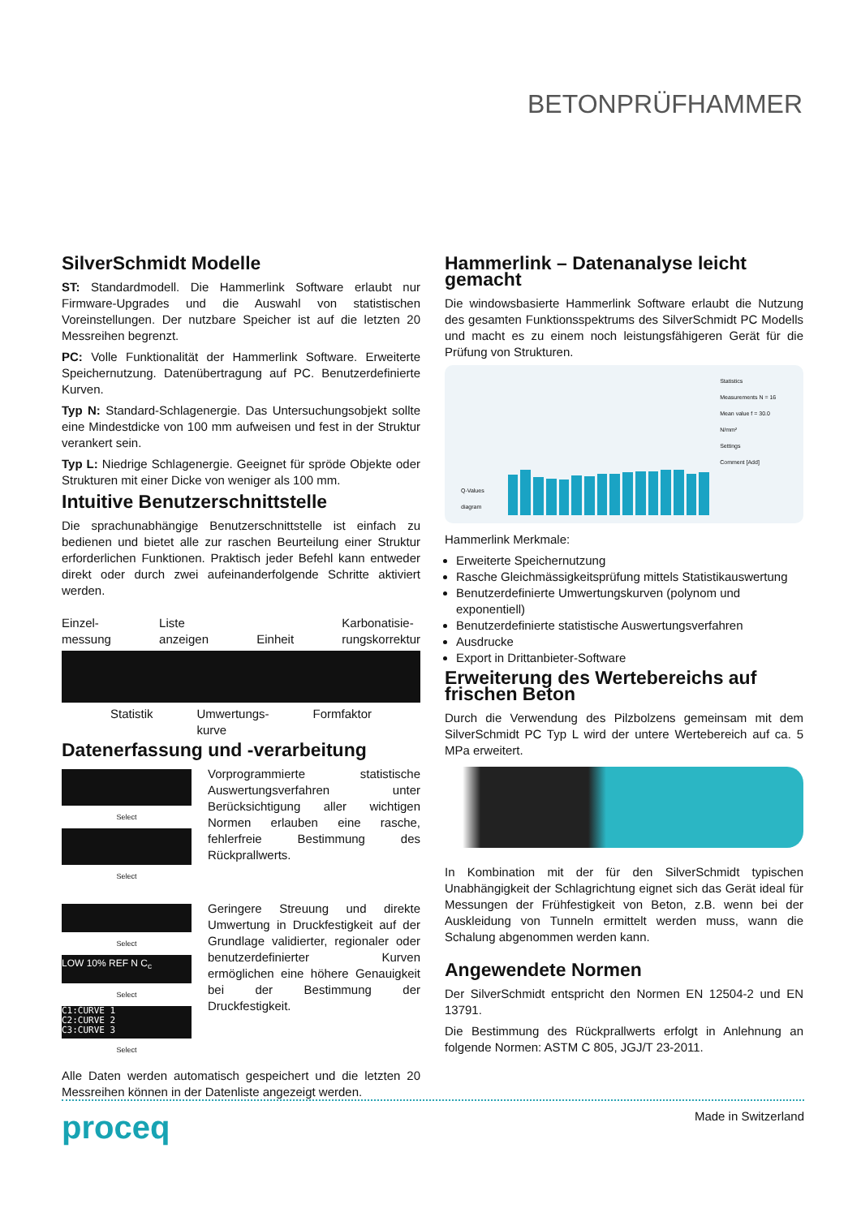BETONPRÜFHAMMER
SilverSchmidt Modelle
ST: Standardmodell. Die Hammerlink Software erlaubt nur Firmware-Upgrades und die Auswahl von statistischen Voreinstellungen. Der nutzbare Speicher ist auf die letzten 20 Messreihen begrenzt.
PC: Volle Funktionalität der Hammerlink Software. Erweiterte Speichernutzung. Datenübertragung auf PC. Benutzerdefinierte Kurven.
Typ N: Standard-Schlagenergie. Das Untersuchungsobjekt sollte eine Mindestdicke von 100 mm aufweisen und fest in der Struktur verankert sein.
Typ L: Niedrige Schlagenergie. Geeignet für spröde Objekte oder Strukturen mit einer Dicke von weniger als 100 mm.
Intuitive Benutzerschnittstelle
Die sprachunabhängige Benutzerschnittstelle ist einfach zu bedienen und bietet alle zur raschen Beurteilung einer Struktur erforderlichen Funktionen. Praktisch jeder Befehl kann entweder direkt oder durch zwei aufeinanderfolgende Schritte aktiviert werden.
Einzel-
messung Liste
anzeigen
Einheit Karbonatisie-
rungskorrektur
Statistik Umwertungs-
kurve Formfaktor
Datenerfassung und -verarbeitung
Select
Select
Vorprogrammierte statistische Auswertungsverfahren unter Berücksichtigung aller wichtigen Normen erlauben eine rasche, fehlerfreie Bestimmung des Rückprallwerts.
Select
LOW 10% REF N C<sub>c</sub>
Select
C1:CURVE 1
C2:CURVE 2
C3:CURVE 3
Select
Geringere Streuung und direkte Umwertung in Druckfestigkeit auf der Grundlage validierter, regionaler oder benutzerdefinierter Kurven ermöglichen eine höhere Genauigkeit bei der Bestimmung der Druckfestigkeit.
Alle Daten werden automatisch gespeichert und die letzten 20 Messreihen können in der Datenliste angezeigt werden.
Hammerlink – Datenanalyse leicht gemacht
Die windowsbasierte Hammerlink Software erlaubt die Nutzung des gesamten Funktionsspektrums des SilverSchmidt PC Modells und macht es zu einem noch leistungsfähigeren Gerät für die Prüfung von Strukturen.
Q-Values diagram
Statistics
Measurements N = 16
Mean value f = 30.0 N/mm²
Settings
Comment [Add]
Hammerlink Merkmale:
Erweiterte Speichernutzung
Rasche Gleichmässigkeitsprüfung mittels Statistikauswertung
Benutzerdefinierte Umwertungskurven (polynom und exponentiell)
Benutzerdefinierte statistische Auswertungsverfahren
Ausdrucke
Export in Drittanbieter-Software
Erweiterung des Wertebereichs auf frischen Beton
Durch die Verwendung des Pilzbolzens gemeinsam mit dem SilverSchmidt PC Typ L wird der untere Wertebereich auf ca. 5 MPa erweitert.
In Kombination mit der für den SilverSchmidt typischen Unabhängigkeit der Schlagrichtung eignet sich das Gerät ideal für Messungen der Frühfestigkeit von Beton, z.B. wenn bei der Auskleidung von Tunneln ermittelt werden muss, wann die Schalung abgenommen werden kann.
Angewendete Normen
Der SilverSchmidt entspricht den Normen EN 12504-2 und EN 13791.
Die Bestimmung des Rückprallwerts erfolgt in Anlehnung an folgende Normen: ASTM C 805, JGJ/T 23-2011.
proceq Made in Switzerland